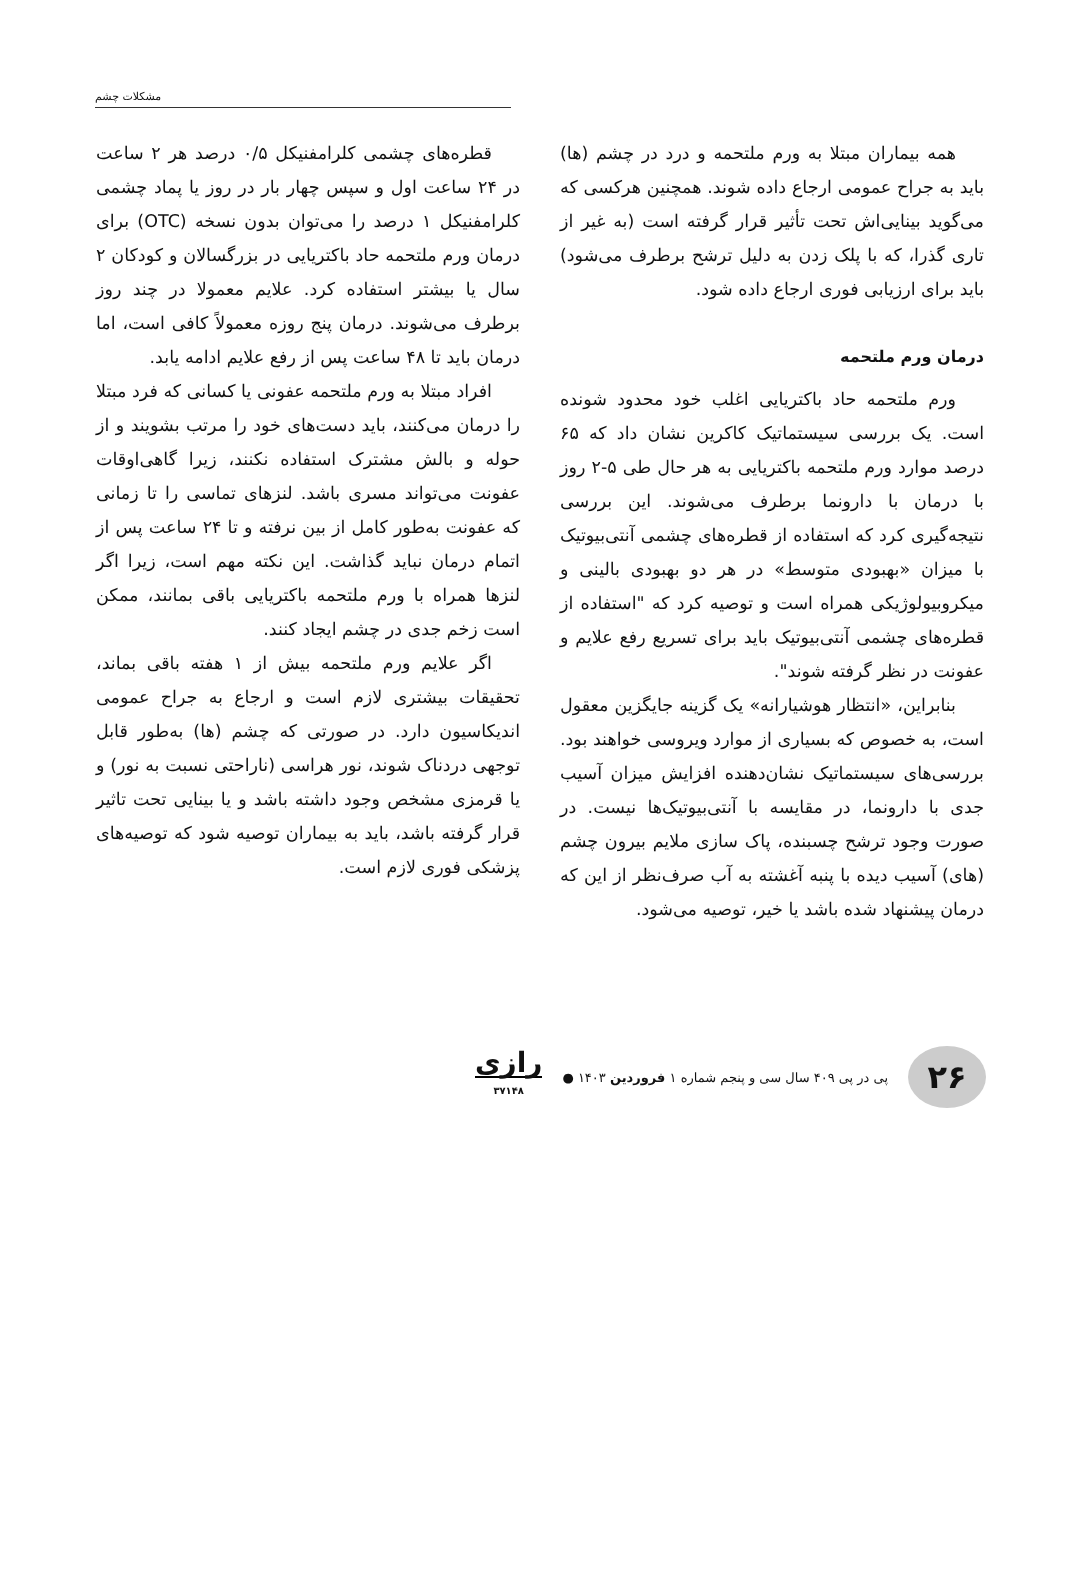مشکلات چشم
همه بیماران مبتلا به ورم ملتحمه و درد در چشم (ها) باید به جراح عمومی ارجاع داده شوند. همچنین هرکسی که می‌گوید بینایی‌اش تحت تأثیر قرار گرفته است (به غیر از تاری گذرا، که با پلک زدن به دلیل ترشح برطرف می‌شود) باید برای ارزیابی فوری ارجاع داده شود.
درمان ورم ملتحمه
ورم ملتحمه حاد باکتریایی اغلب خود محدود شونده است. یک بررسی سیستماتیک کاکرین نشان داد که ۶۵ درصد موارد ورم ملتحمه باکتریایی به هر حال طی ۵-۲ روز با درمان با دارونما برطرف می‌شوند. این بررسی نتیجه‌گیری کرد که استفاده از قطره‌های چشمی آنتی‌بیوتیک با میزان «بهبودی متوسط» در هر دو بهبودی بالینی و میکروبیولوژیکی همراه است و توصیه کرد که "استفاده از قطره‌های چشمی آنتی‌بیوتیک باید برای تسریع رفع علایم و عفونت در نظر گرفته شوند".
بنابراین، «انتظار هوشیارانه» یک گزینه جایگزین معقول است، به خصوص که بسیاری از موارد ویروسی خواهند بود. بررسی‌های سیستماتیک نشان‌دهنده افزایش میزان آسیب جدی با دارونما، در مقایسه با آنتی‌بیوتیک‌ها نیست. در صورت وجود ترشح چسبنده، پاک سازی ملایم بیرون چشم (های) آسیب دیده با پنبه آغشته به آب صرف‌نظر از این که درمان پیشنهاد شده باشد یا خیر، توصیه می‌شود.
قطره‌های چشمی کلرامفنیکل ۰/۵ درصد هر ۲ ساعت در ۲۴ ساعت اول و سپس چهار بار در روز یا پماد چشمی کلرامفنیکل ۱ درصد را می‌توان بدون نسخه (OTC) برای درمان ورم ملتحمه حاد باکتریایی در بزرگسالان و کودکان ۲ سال یا بیشتر استفاده کرد. علایم معمولا در چند روز برطرف می‌شوند. درمان پنج روزه معمولاً کافی است، اما درمان باید تا ۴۸ ساعت پس از رفع علایم ادامه یابد.
افراد مبتلا به ورم ملتحمه عفونی یا کسانی که فرد مبتلا را درمان می‌کنند، باید دست‌های خود را مرتب بشویند و از حوله و بالش مشترک استفاده نکنند، زیرا گاهی‌اوقات عفونت می‌تواند مسری باشد. لنزهای تماسی را تا زمانی که عفونت به‌طور کامل از بین نرفته و تا ۲۴ ساعت پس از اتمام درمان نباید گذاشت. این نکته مهم است، زیرا اگر لنزها همراه با ورم ملتحمه باکتریایی باقی بمانند، ممکن است زخم جدی در چشم ایجاد کنند.
اگر علایم ورم ملتحمه بیش از ۱ هفته باقی بماند، تحقیقات بیشتری لازم است و ارجاع به جراح عمومی اندیکاسیون دارد. در صورتی که چشم (ها) به‌طور قابل توجهی دردناک شوند، نور هراسی (ناراحتی نسبت به نور) و یا قرمزی مشخص وجود داشته باشد و یا بینایی تحت تاثیر قرار گرفته باشد، باید به بیماران توصیه شود که توصیه‌های پزشکی فوری لازم است.
۲۶
پی در پی ۴۰۹ سال سی و پنجم شماره ۱ فروردین ۱۴۰۳ ●
رازی
۳۷۱۴۸